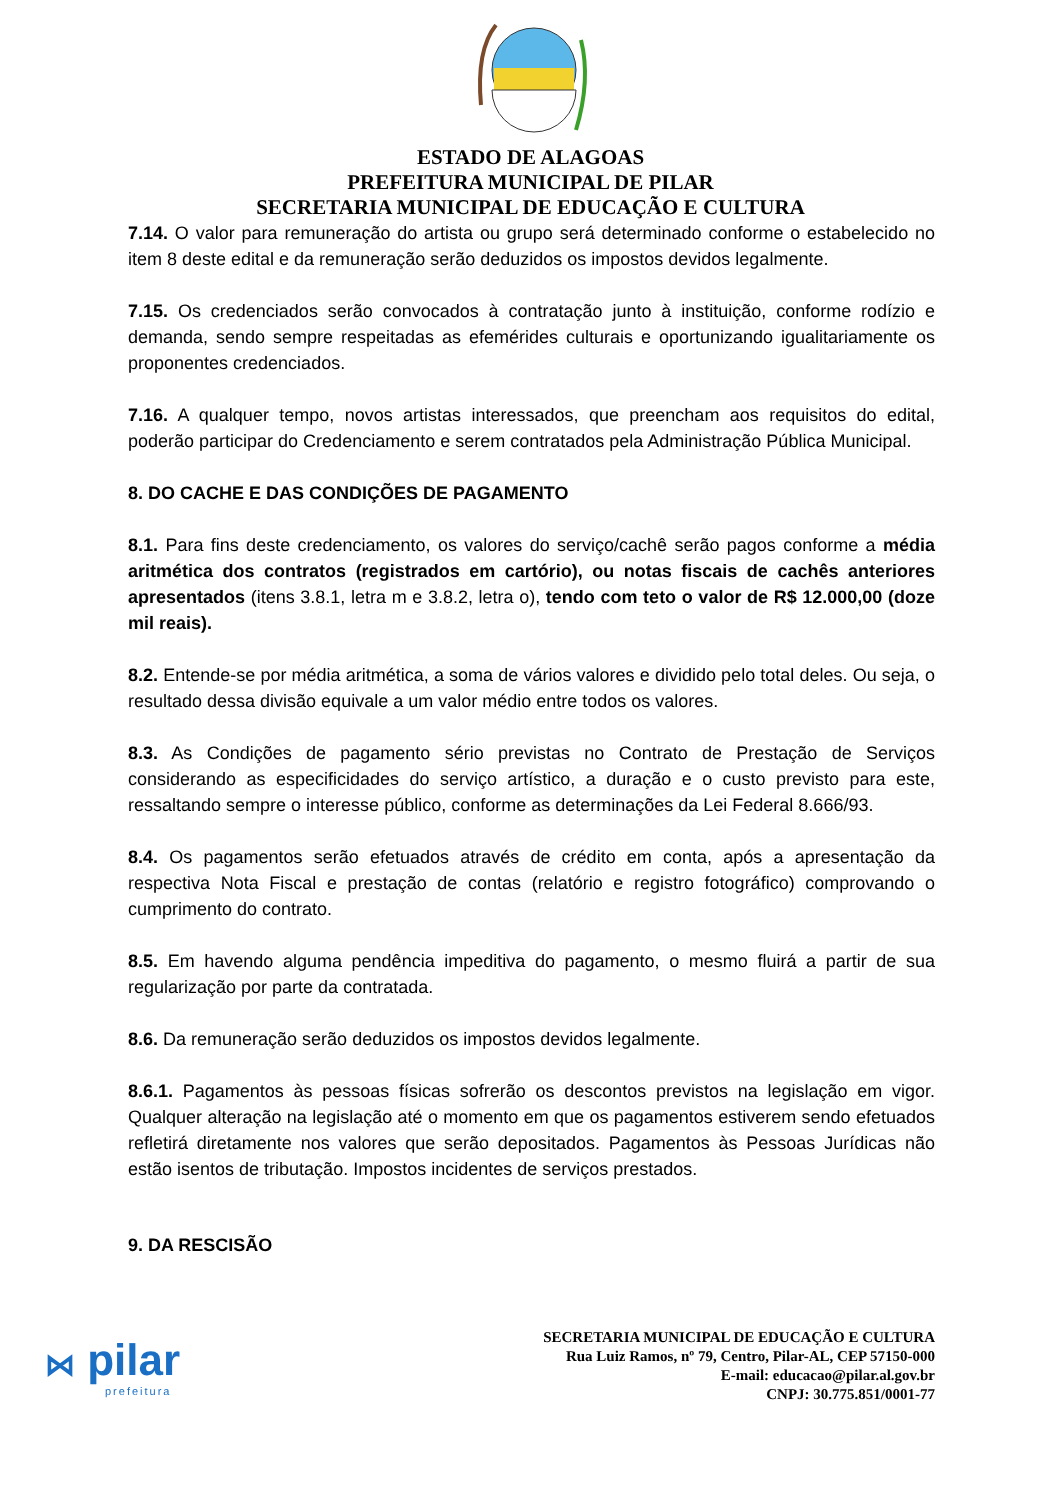ESTADO DE ALAGOAS
PREFEITURA MUNICIPAL DE PILAR
SECRETARIA MUNICIPAL DE EDUCAÇÃO E CULTURA
7.14. O valor para remuneração do artista ou grupo será determinado conforme o estabelecido no item 8 deste edital e da remuneração serão deduzidos os impostos devidos legalmente.
7.15. Os credenciados serão convocados à contratação junto à instituição, conforme rodízio e demanda, sendo sempre respeitadas as efemérides culturais e oportunizando igualitariamente os proponentes credenciados.
7.16. A qualquer tempo, novos artistas interessados, que preencham aos requisitos do edital, poderão participar do Credenciamento e serem contratados pela Administração Pública Municipal.
8. DO CACHE E DAS CONDIÇÕES DE PAGAMENTO
8.1. Para fins deste credenciamento, os valores do serviço/cachê serão pagos conforme a média aritmética dos contratos (registrados em cartório), ou notas fiscais de cachês anteriores apresentados (itens 3.8.1, letra m e 3.8.2, letra o), tendo com teto o valor de R$ 12.000,00 (doze mil reais).
8.2. Entende-se por média aritmética, a soma de vários valores e dividido pelo total deles. Ou seja, o resultado dessa divisão equivale a um valor médio entre todos os valores.
8.3. As Condições de pagamento sério previstas no Contrato de Prestação de Serviços considerando as especificidades do serviço artístico, a duração e o custo previsto para este, ressaltando sempre o interesse público, conforme as determinações da Lei Federal 8.666/93.
8.4. Os pagamentos serão efetuados através de crédito em conta, após a apresentação da respectiva Nota Fiscal e prestação de contas (relatório e registro fotográfico) comprovando o cumprimento do contrato.
8.5. Em havendo alguma pendência impeditiva do pagamento, o mesmo fluirá a partir de sua regularização por parte da contratada.
8.6. Da remuneração serão deduzidos os impostos devidos legalmente.
8.6.1. Pagamentos às pessoas físicas sofrerão os descontos previstos na legislação em vigor. Qualquer alteração na legislação até o momento em que os pagamentos estiverem sendo efetuados refletirá diretamente nos valores que serão depositados. Pagamentos às Pessoas Jurídicas não estão isentos de tributação. Impostos incidentes de serviços prestados.
9. DA RESCISÃO
⋈ pilar
prefeitura
SECRETARIA MUNICIPAL DE EDUCAÇÃO E CULTURA
Rua Luiz Ramos, nº 79, Centro, Pilar-AL, CEP 57150-000
E-mail: educacao@pilar.al.gov.br
CNPJ: 30.775.851/0001-77